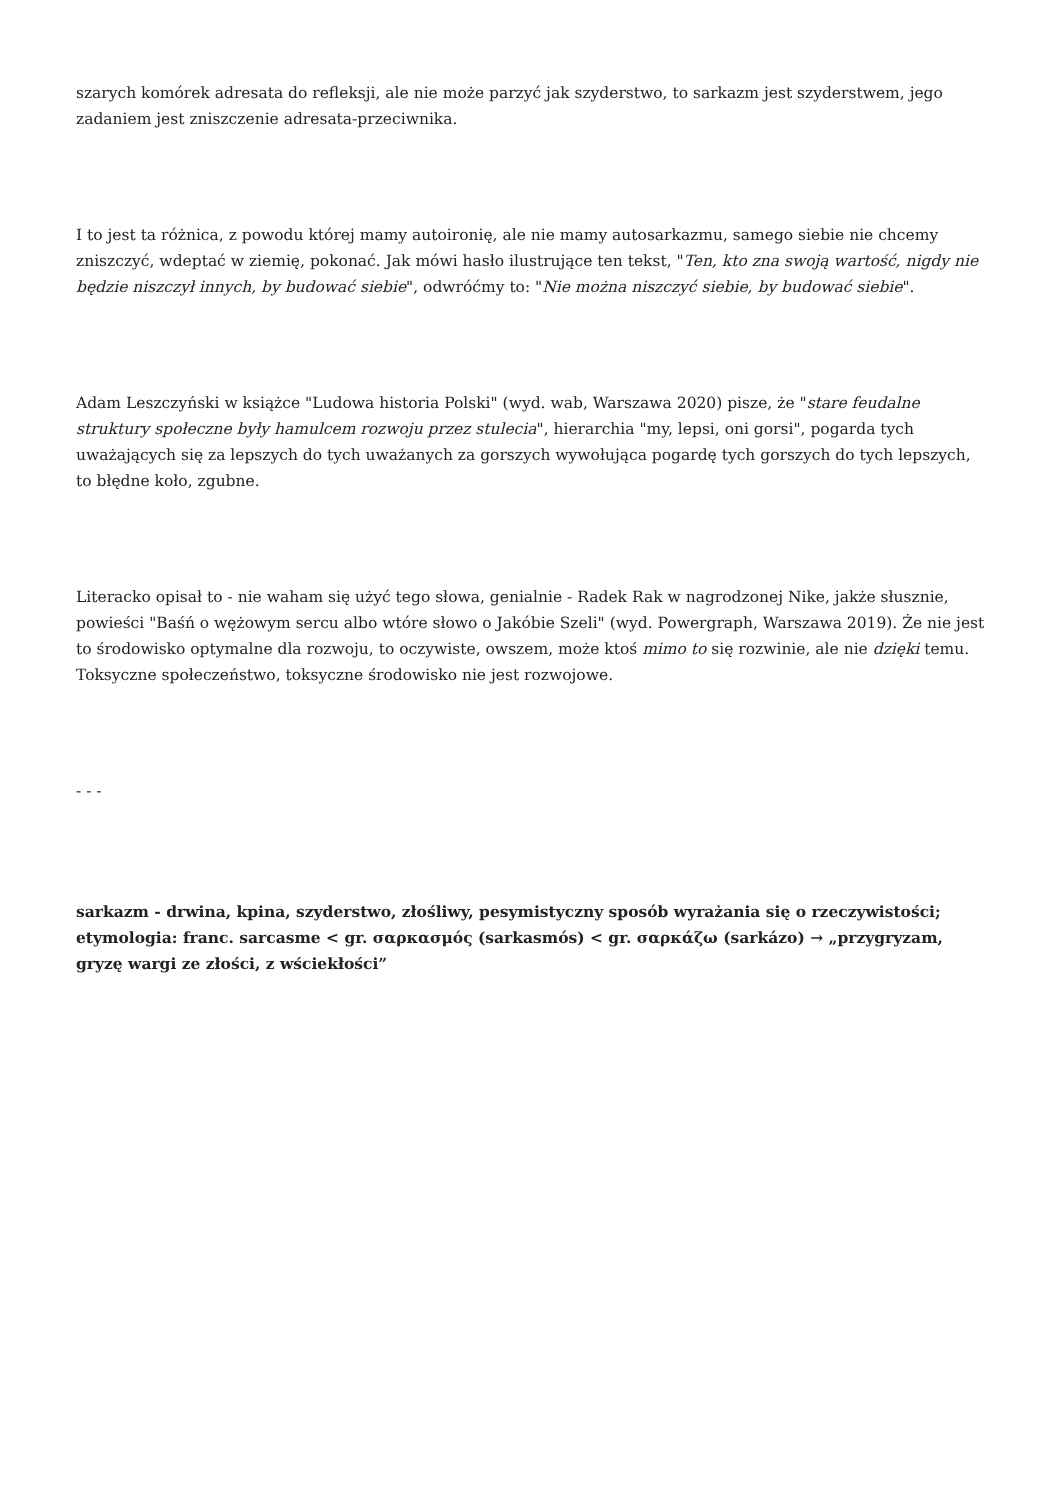szarych komórek adresata do refleksji, ale nie może parzyć jak szyderstwo, to sarkazm jest szyderstwem, jego zadaniem jest zniszczenie adresata-przeciwnika.
I to jest ta różnica, z powodu której mamy autoironię, ale nie mamy autosarkazmu, samego siebie nie chcemy zniszczyć, wdeptać w ziemię, pokonać. Jak mówi hasło ilustrujące ten tekst, "Ten, kto zna swoją wartość, nigdy nie będzie niszczył innych, by budować siebie", odwróćmy to: "Nie można niszczyć siebie, by budować siebie".
Adam Leszczyński w książce "Ludowa historia Polski" (wyd. wab, Warszawa 2020) pisze, że "stare feudalne struktury społeczne były hamulcem rozwoju przez stulecia", hierarchia "my, lepsi, oni gorsi", pogarda tych uważających się za lepszych do tych uważanych za gorszych wywołująca pogardę tych gorszych do tych lepszych, to błędne koło, zgubne.
Literacko opisał to - nie waham się użyć tego słowa, genialnie - Radek Rak w nagrodzonej Nike, jakże słusznie, powieści "Baśń o wężowym sercu albo wtóre słowo o Jakóbie Szeli" (wyd. Powergraph, Warszawa 2019). Że nie jest to środowisko optymalne dla rozwoju, to oczywiste, owszem, może ktoś mimo to się rozwinie, ale nie dzięki temu. Toksyczne społeczeństwo, toksyczne środowisko nie jest rozwojowe.
- - -
sarkazm - drwina, kpina, szyderstwo, złośliwy, pesymistyczny sposób wyrażania się o rzeczywistości; etymologia: franc. sarcasme < gr. σαρκασμός (sarkasmós) < gr. σαρκάζω (sarkázo) → „przygryzam, gryzę wargi ze złości, z wściekłości”